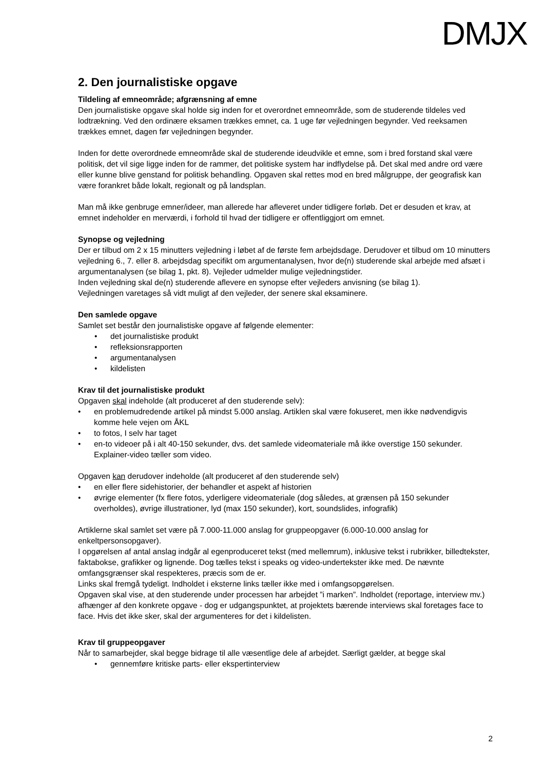DMJX
2. Den journalistiske opgave
Tildeling af emneområde; afgrænsning af emne
Den journalistiske opgave skal holde sig inden for et overordnet emneområde, som de studerende tildeles ved lodtrækning. Ved den ordinære eksamen trækkes emnet, ca. 1 uge før vejledningen begynder. Ved reeksamen trækkes emnet, dagen før vejledningen begynder.
Inden for dette overordnede emneområde skal de studerende ideudvikle et emne, som i bred forstand skal være politisk, det vil sige ligge inden for de rammer, det politiske system har indflydelse på. Det skal med andre ord være eller kunne blive genstand for politisk behandling. Opgaven skal rettes mod en bred målgruppe, der geografisk kan være forankret både lokalt, regionalt og på landsplan.
Man må ikke genbruge emner/ideer, man allerede har afleveret under tidligere forløb. Det er desuden et krav, at emnet indeholder en merværdi, i forhold til hvad der tidligere er offentliggjort om emnet.
Synopse og vejledning
Der er tilbud om 2 x 15 minutters vejledning i løbet af de første fem arbejdsdage. Derudover et tilbud om 10 minutters vejledning 6., 7. eller 8. arbejdsdag specifikt om argumentanalysen, hvor de(n) studerende skal arbejde med afsæt i argumentanalysen (se bilag 1, pkt. 8). Vejleder udmelder mulige vejledningstider.
Inden vejledning skal de(n) studerende aflevere en synopse efter vejleders anvisning (se bilag 1).
Vejledningen varetages så vidt muligt af den vejleder, der senere skal eksaminere.
Den samlede opgave
Samlet set består den journalistiske opgave af følgende elementer:
det journalistiske produkt
refleksionsrapporten
argumentanalysen
kildelisten
Krav til det journalistiske produkt
Opgaven skal indeholde (alt produceret af den studerende selv):
en problemudredende artikel på mindst 5.000 anslag. Artiklen skal være fokuseret, men ikke nødvendigvis komme hele vejen om ÅKL
to fotos, I selv har taget
en-to videoer på i alt 40-150 sekunder, dvs. det samlede videomateriale må ikke overstige 150 sekunder. Explainer-video tæller som video.
Opgaven kan derudover indeholde (alt produceret af den studerende selv)
en eller flere sidehistorier, der behandler et aspekt af historien
øvrige elementer (fx flere fotos, yderligere videomateriale (dog således, at grænsen på 150 sekunder overholdes), øvrige illustrationer, lyd (max 150 sekunder), kort, soundslides, infografik)
Artiklerne skal samlet set være på 7.000-11.000 anslag for gruppeopgaver (6.000-10.000 anslag for enkeltpersonsopgaver).
I opgørelsen af antal anslag indgår al egenproduceret tekst (med mellemrum), inklusive tekst i rubrikker, billedtekster, faktabokse, grafikker og lignende. Dog tælles tekst i speaks og video-undertekster ikke med. De nævnte omfangsgrænser skal respekteres, præcis som de er.
Links skal fremgå tydeligt. Indholdet i eksterne links tæller ikke med i omfangsopgørelsen.
Opgaven skal vise, at den studerende under processen har arbejdet ”i marken”. Indholdet (reportage, interview mv.) afhænger af den konkrete opgave - dog er udgangspunktet, at projektets bærende interviews skal foretages face to face. Hvis det ikke sker, skal der argumenteres for det i kildelisten.
Krav til gruppeopgaver
Når to samarbejder, skal begge bidrage til alle væsentlige dele af arbejdet. Særligt gælder, at begge skal
gennemføre kritiske parts- eller ekspertinterview
2